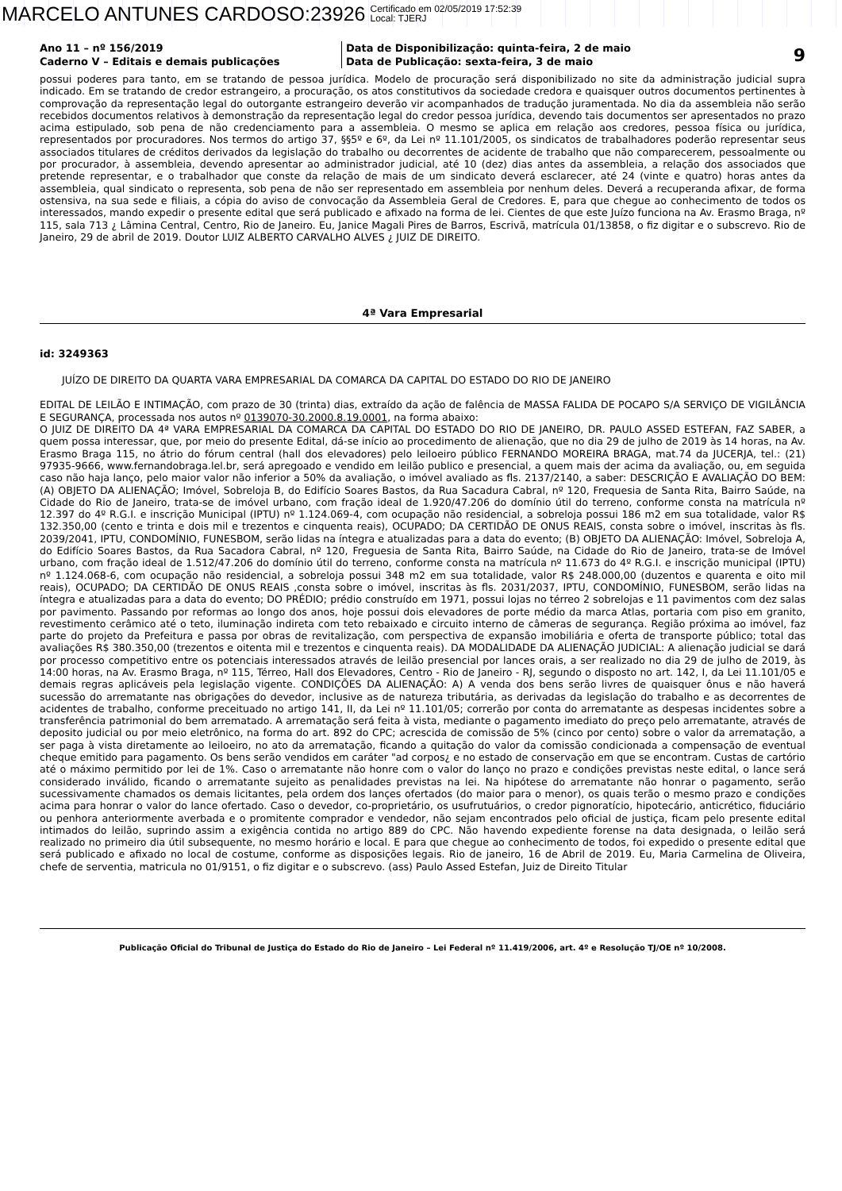MARCELO ANTUNES CARDOSO:23926 Certificado em 02/05/2019 17:52:39
Local: TJERJ
Ano 11 – nº 156/2019
Caderno V – Editais e demais publicações
Data de Disponibilização: quinta-feira, 2 de maio
Data de Publicação: sexta-feira, 3 de maio
9
possui poderes para tanto, em se tratando de pessoa jurídica. Modelo de procuração será disponibilizado no site da administração judicial supra indicado. Em se tratando de credor estrangeiro, a procuração, os atos constitutivos da sociedade credora e quaisquer outros documentos pertinentes à comprovação da representação legal do outorgante estrangeiro deverão vir acompanhados de tradução juramentada. No dia da assembleia não serão recebidos documentos relativos à demonstração da representação legal do credor pessoa jurídica, devendo tais documentos ser apresentados no prazo acima estipulado, sob pena de não credenciamento para a assembleia. O mesmo se aplica em relação aos credores, pessoa física ou jurídica, representados por procuradores. Nos termos do artigo 37, §§5º e 6º, da Lei nº 11.101/2005, os sindicatos de trabalhadores poderão representar seus associados titulares de créditos derivados da legislação do trabalho ou decorrentes de acidente de trabalho que não comparecerem, pessoalmente ou por procurador, à assembleia, devendo apresentar ao administrador judicial, até 10 (dez) dias antes da assembleia, a relação dos associados que pretende representar, e o trabalhador que conste da relação de mais de um sindicato deverá esclarecer, até 24 (vinte e quatro) horas antes da assembleia, qual sindicato o representa, sob pena de não ser representado em assembleia por nenhum deles. Deverá a recuperanda afixar, de forma ostensiva, na sua sede e filiais, a cópia do aviso de convocação da Assembleia Geral de Credores. E, para que chegue ao conhecimento de todos os interessados, mando expedir o presente edital que será publicado e afixado na forma de lei. Cientes de que este Juízo funciona na Av. Erasmo Braga, nº 115, sala 713 ¿ Lâmina Central, Centro, Rio de Janeiro. Eu, Janice Magali Pires de Barros, Escrivã, matrícula 01/13858, o fiz digitar e o subscrevo. Rio de Janeiro, 29 de abril de 2019. Doutor LUIZ ALBERTO CARVALHO ALVES ¿ JUIZ DE DIREITO.
4ª Vara Empresarial
id: 3249363
JUÍZO DE DIREITO DA QUARTA VARA EMPRESARIAL DA COMARCA DA CAPITAL DO ESTADO DO RIO DE JANEIRO
EDITAL DE LEILÃO E INTIMAÇÃO, com prazo de 30 (trinta) dias, extraído da ação de falência de MASSA FALIDA DE POCAPO S/A SERVIÇO DE VIGILÂNCIA E SEGURANÇA, processada nos autos nº 0139070-30.2000.8.19.0001, na forma abaixo:
O JUIZ DE DIREITO DA 4ª VARA EMPRESARIAL DA COMARCA DA CAPITAL DO ESTADO DO RIO DE JANEIRO, DR. PAULO ASSED ESTEFAN, FAZ SABER, a quem possa interessar, que, por meio do presente Edital, dá-se início ao procedimento de alienação, que no dia 29 de julho de 2019 às 14 horas, na Av. Erasmo Braga 115, no átrio do fórum central (hall dos elevadores) pelo leiloeiro público FERNANDO MOREIRA BRAGA, mat.74 da JUCERJA, tel.: (21) 97935-9666, www.fernandobraga.lel.br, será apregoado e vendido em leilão publico e presencial, a quem mais der acima da avaliação, ou, em seguida caso não haja lanço, pelo maior valor não inferior a 50% da avaliação, o imóvel avaliado as fls. 2137/2140, a saber: DESCRIÇÃO E AVALIAÇÃO DO BEM: (A) OBJETO DA ALIENAÇÃO; Imóvel, Sobreloja B, do Edifício Soares Bastos, da Rua Sacadura Cabral, nº 120, Frequesia de Santa Rita, Bairro Saúde, na Cidade do Rio de Janeiro, trata-se de imóvel urbano, com fração ideal de 1.920/47.206 do domínio útil do terreno, conforme consta na matrícula nº 12.397 do 4º R.G.I. e inscrição Municipal (IPTU) nº 1.124.069-4, com ocupação não residencial, a sobreloja possui 186 m2 em sua totalidade, valor R$ 132.350,00 (cento e trinta e dois mil e trezentos e cinquenta reais), OCUPADO; DA CERTIDÃO DE ONUS REAIS, consta sobre o imóvel, inscritas às fls. 2039/2041, IPTU, CONDOMÍNIO, FUNESBOM, serão lidas na íntegra e atualizadas para a data do evento; (B) OBJETO DA ALIENAÇÃO: Imóvel, Sobreloja A, do Edifício Soares Bastos, da Rua Sacadora Cabral, nº 120, Freguesia de Santa Rita, Bairro Saúde, na Cidade do Rio de Janeiro, trata-se de Imóvel urbano, com fração ideal de 1.512/47.206 do domínio útil do terreno, conforme consta na matrícula nº 11.673 do 4º R.G.I. e inscrição municipal (IPTU) nº 1.124.068-6, com ocupação não residencial, a sobreloja possui 348 m2 em sua totalidade, valor R$ 248.000,00 (duzentos e quarenta e oito mil reais), OCUPADO; DA CERTIDÃO DE ONUS REAIS ,consta sobre o imóvel, inscritas às fls. 2031/2037, IPTU, CONDOMÍNIO, FUNESBOM, serão lidas na íntegra e atualizadas para a data do evento; DO PRÉDIO; prédio construído em 1971, possui lojas no térreo 2 sobrelojas e 11 pavimentos com dez salas por pavimento. Passando por reformas ao longo dos anos, hoje possui dois elevadores de porte médio da marca Atlas, portaria com piso em granito, revestimento cerâmico até o teto, iluminação indireta com teto rebaixado e circuito interno de câmeras de segurança. Região próxima ao imóvel, faz parte do projeto da Prefeitura e passa por obras de revitalização, com perspectiva de expansão imobiliária e oferta de transporte público; total das avaliações R$ 380.350,00 (trezentos e oitenta mil e trezentos e cinquenta reais). DA MODALIDADE DA ALIENAÇÃO JUDICIAL: A alienação judicial se dará por processo competitivo entre os potenciais interessados através de leilão presencial por lances orais, a ser realizado no dia 29 de julho de 2019, às 14:00 horas, na Av. Erasmo Braga, nº 115, Térreo, Hall dos Elevadores, Centro - Rio de Janeiro - RJ, segundo o disposto no art. 142, I, da Lei 11.101/05 e demais regras aplicáveis pela legislação vigente. CONDIÇÕES DA ALIENAÇÃO: A) A venda dos bens serão livres de quaisquer ônus e não haverá sucessão do arrematante nas obrigações do devedor, inclusive as de natureza tributária, as derivadas da legislação do trabalho e as decorrentes de acidentes de trabalho, conforme preceituado no artigo 141, II, da Lei nº 11.101/05; correrão por conta do arrematante as despesas incidentes sobre a transferência patrimonial do bem arrematado. A arrematação será feita à vista, mediante o pagamento imediato do preço pelo arrematante, através de deposito judicial ou por meio eletrônico, na forma do art. 892 do CPC; acrescida de comissão de 5% (cinco por cento) sobre o valor da arrematação, a ser paga à vista diretamente ao leiloeiro, no ato da arrematação, ficando a quitação do valor da comissão condicionada a compensação de eventual cheque emitido para pagamento. Os bens serão vendidos em caráter "ad corpos¿ e no estado de conservação em que se encontram. Custas de cartório até o máximo permitido por lei de 1%. Caso o arrematante não honre com o valor do lanço no prazo e condições previstas neste edital, o lance será considerado inválido, ficando o arrematante sujeito as penalidades previstas na lei. Na hipótese do arrematante não honrar o pagamento, serão sucessivamente chamados os demais licitantes, pela ordem dos lançes ofertados (do maior para o menor), os quais terão o mesmo prazo e condições acima para honrar o valor do lance ofertado. Caso o devedor, co-proprietário, os usufrutuários, o credor pignoratício, hipotecário, anticrético, fiduciário ou penhora anteriormente averbada e o promitente comprador e vendedor, não sejam encontrados pelo oficial de justiça, ficam pelo presente edital intimados do leilão, suprindo assim a exigência contida no artigo 889 do CPC. Não havendo expediente forense na data designada, o leilão será realizado no primeiro dia útil subsequente, no mesmo horário e local. E para que chegue ao conhecimento de todos, foi expedido o presente edital que será publicado e afixado no local de costume, conforme as disposições legais. Rio de janeiro, 16 de Abril de 2019. Eu, Maria Carmelina de Oliveira, chefe de serventia, matricula no 01/9151, o fiz digitar e o subscrevo. (ass) Paulo Assed Estefan, Juiz de Direito Titular
Publicação Oficial do Tribunal de Justiça do Estado do Rio de Janeiro – Lei Federal nº 11.419/2006, art. 4º e Resolução TJ/OE nº 10/2008.